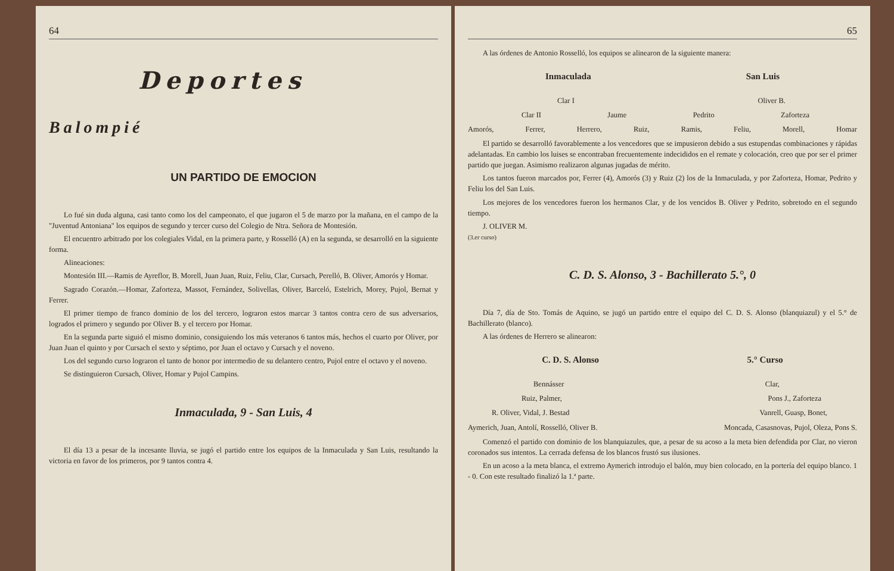64
Deportes
Balompié
UN PARTIDO DE EMOCION
Lo fué sin duda alguna, casi tanto como los del campeonato, el que jugaron el 5 de marzo por la mañana, en el campo de la "Juventud Antoniana" los equipos de segundo y tercer curso del Colegio de Ntra. Señora de Montesión.
El encuentro arbitrado por los colegiales Vidal, en la primera parte, y Rosselló (A) en la segunda, se desarrolló en la siguiente forma.
Alineaciones:
Montesión III.—Ramis de Ayreflor, B. Morell, Juan Juan, Ruiz, Feliu, Clar, Cursach, Perelló, B. Oliver, Amorós y Homar.
Sagrado Corazón.—Homar, Zaforteza, Massot, Fernández, Solivellas, Oliver, Barceló, Estelrich, Morey, Pujol, Bernat y Ferrer.
El primer tiempo de franco dominio de los del tercero, lograron estos marcar 3 tantos contra cero de sus adversarios, logrados el primero y segundo por Oliver B. y el tercero por Homar.
En la segunda parte siguió el mismo dominio, consiguiendo los más veteranos 6 tantos más, hechos el cuarto por Oliver, por Juan Juan el quinto y por Cursach el sexto y séptimo, por Juan el octavo y Cursach y el noveno.
Los del segundo curso lograron el tanto de honor por intermedio de su delantero centro, Pujol entre el octavo y el noveno.
Se distinguieron Cursach, Oliver, Homar y Pujol Campins.
Inmaculada, 9 - San Luis, 4
El día 13 a pesar de la incesante lluvia, se jugó el partido entre los equipos de la Inmaculada y San Luis, resultando la victoria en favor de los primeros, por 9 tantos contra 4.
65
A las órdenes de Antonio Rosselló, los equipos se alinearon de la siguiente manera:
Inmaculada San Luis
Clar I Oliver B.
Clar II Jaume Pedrito Zaforteza
Amorós, Ferrer, Herrero, Ruiz, Ramis, Feliu, Morell, Homar
El partido se desarrolló favorablemente a los vencedores que se impusieron debido a sus estupendas combinaciones y rápidas adelantadas. En cambio los luises se encontraban frecuentemente indecididos en el remate y colocación, creo que por ser el primer partido que juegan. Asimismo realizaron algunas jugadas de mérito.
Los tantos fueron marcados por, Ferrer (4), Amorós (3) y Ruiz (2) los de la Inmaculada, y por Zaforteza, Homar, Pedrito y Feliu los del San Luis.
Los mejores de los vencedores fueron los hermanos Clar, y de los vencidos B. Oliver y Pedrito, sobretodo en el segundo tiempo.
J. OLIVER M.
(3.er curso)
C. D. S. Alonso, 3 - Bachillerato 5.°, 0
Día 7, día de Sto. Tomás de Aquino, se jugó un partido entre el equipo del C. D. S. Alonso (blanquiazul) y el 5.° de Bachillerato (blanco).
A las órdenes de Herrero se alinearon:
C. D. S. Alonso 5.° Curso
Bennásser Clar,
Ruiz, Palmer, Pons J., Zaforteza
R. Oliver, Vidal, J. Bestad Vanrell, Guasp, Bonet,
Aymerich, Juan, Antolí, Rosselló, Oliver B. Moncada, Casasnovas, Pujol, Oleza, Pons S.
Comenzó el partido con dominio de los blanquiazules, que, a pesar de su acoso a la meta bien defendida por Clar, no vieron coronados sus intentos. La cerrada defensa de los blancos frustó sus ilusiones.
En un acoso a la meta blanca, el extremo Aymerich introdujo el balón, muy bien colocado, en la portería del equipo blanco. 1 - 0. Con este resultado finalizó la 1.ª parte.